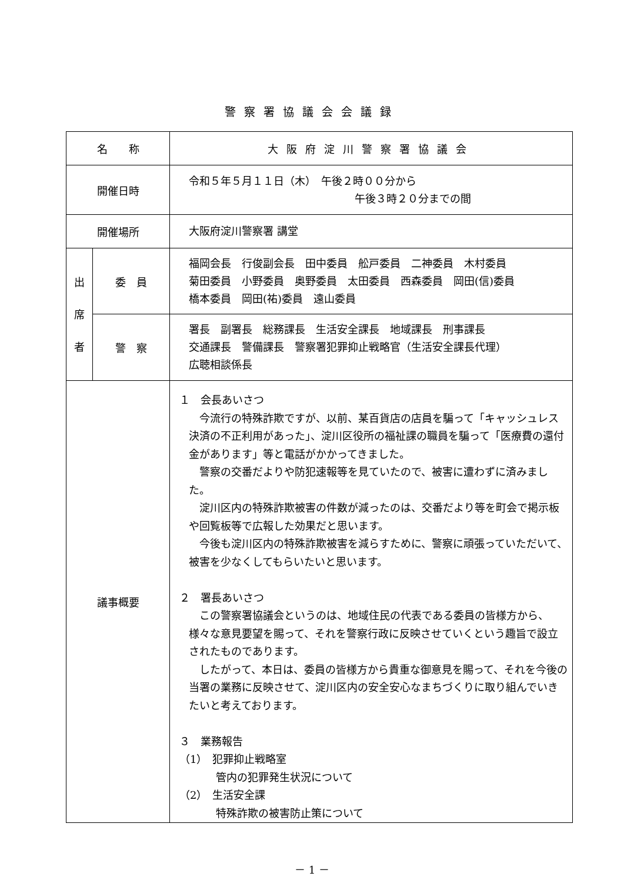警察署協議会会議録
| 名 称 | | 大阪府淀川警察署協議会 |
| 開催日時 | | 令和５年５月１１日（木） 午後２時００分から 午後３時２０分までの間 |
| 開催場所 | | 大阪府淀川警察署 講堂 |
| 出 席 者 | 委 員 | 福岡会長 行俊副会長 田中委員 舩戸委員 二神委員 木村委員 菊田委員 小野委員 奥野委員 太田委員 西森委員 岡田(信)委員 橋本委員 岡田(祐)委員 遠山委員 |
| | 警 察 | 署長 副署長 総務課長 生活安全課長 地域課長 刑事課長 交通課長 警備課長 警察署犯罪抑止戦略官（生活安全課長代理） 広聴相談係長 |
| 議事概要 | | １ 会長あいさつ 今流行の特殊詐欺ですが、以前、某百貨店の店員を騙って「キャッシュレス決済の不正利用があった」、淀川区役所の福祉課の職員を騙って「医療費の還付金があります」等と電話がかかってきました。 警察の交番だよりや防犯速報等を見ていたので、被害に遭わずに済みました。 淀川区内の特殊詐欺被害の件数が減ったのは、交番だより等を町会で掲示板や回覧板等で広報した効果だと思います。 今後も淀川区内の特殊詐欺被害を減らすために、警察に頑張っていただいて、被害を少なくしてもらいたいと思います。 ２ 署長あいさつ この警察署協議会というのは、地域住民の代表である委員の皆様方から、様々な意見要望を賜って、それを警察行政に反映させていくという趣旨で設立されたものであります。 したがって、本日は、委員の皆様方から貴重な御意見を賜って、それを今後の当署の業務に反映させて、淀川区内の安全安心なまちづくりに取り組んでいきたいと考えております。 ３ 業務報告 （1） 犯罪抑止戦略室 管内の犯罪発生状況について （2） 生活安全課 特殊詐欺の被害防止策について |
－ 1 －